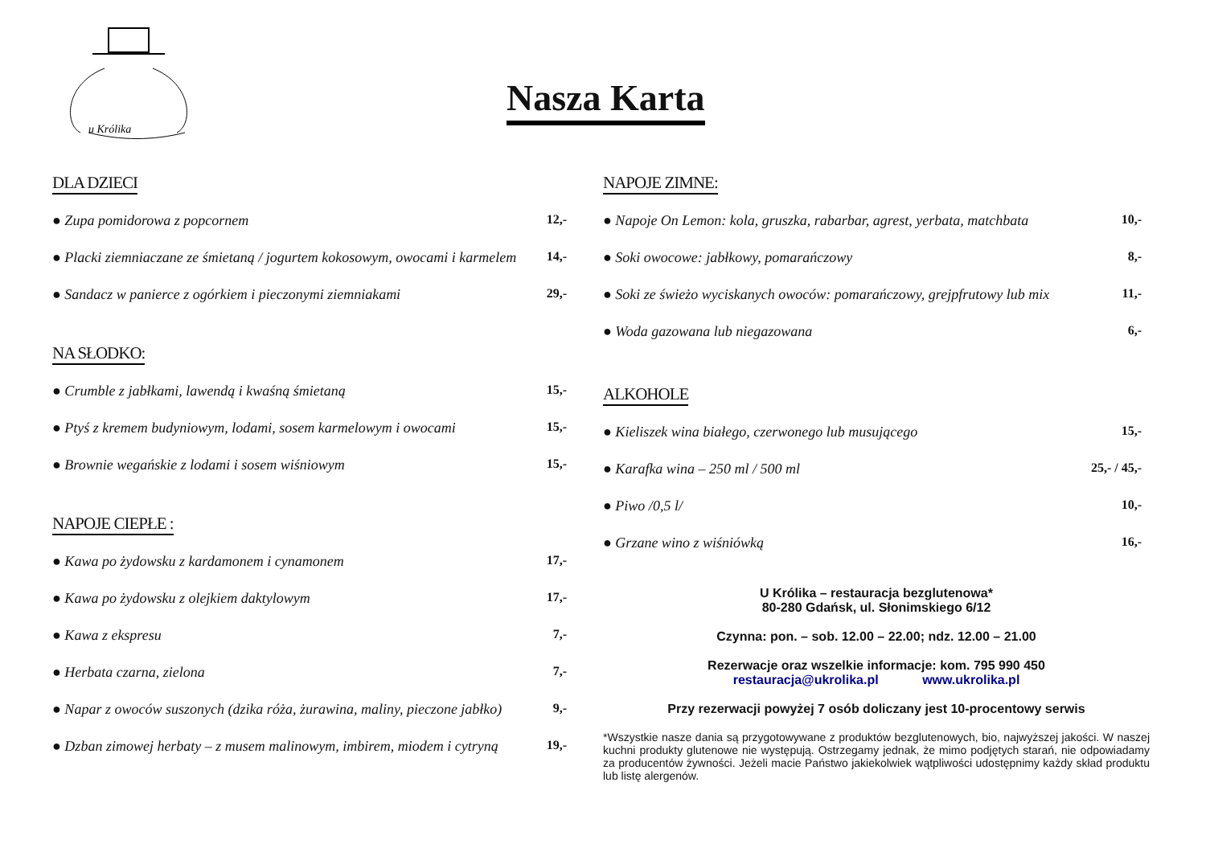u Królika
Nasza Karta
DLA DZIECI
● Zupa pomidorowa z popcornem 12,-
● Placki ziemniaczane ze śmietaną / jogurtem kokosowym, owocami i karmelem 14,-
● Sandacz w panierce z ogórkiem i pieczonymi ziemniakami 29,-
NA SŁODKO:
● Crumble z jabłkami, lawendą i kwaśną śmietaną 15,-
● Ptyś z kremem budyniowym, lodami, sosem karmelowym i owocami 15,-
● Brownie wegańskie z lodami i sosem wiśniowym 15,-
NAPOJE CIEPŁE :
● Kawa po żydowsku z kardamonem i cynamonem 17,-
● Kawa po żydowsku z olejkiem daktylowym 17,-
● Kawa z ekspresu 7,-
● Herbata czarna, zielona 7,-
● Napar z owoców suszonych (dzika róża, żurawina, maliny, pieczone jabłko) 9,-
● Dzban zimowej herbaty – z musem malinowym, imbirem, miodem i cytryną 19,-
NAPOJE ZIMNE:
● Napoje On Lemon: kola, gruszka, rabarbar, agrest, yerbata, matchbata 10,-
● Soki owocowe: jabłkowy, pomarańczowy 8,-
● Soki ze świeżo wyciskanych owoców: pomarańczowy, grejpfrutowy lub mix 11,-
● Woda gazowana lub niegazowana 6,-
ALKOHOLE
● Kieliszek wina białego, czerwonego lub musującego 15,-
● Karafka wina – 250 ml / 500 ml 25,- / 45,-
● Piwo /0,5 l/ 10,-
● Grzane wino z wiśniówką 16,-
U Królika – restauracja bezglutenowa*
80-280 Gdańsk, ul. Słonimskiego 6/12
Czynna: pon. – sob. 12.00 – 22.00; ndz. 12.00 – 21.00
Rezerwacje oraz wszelkie informacje: kom. 795 990 450
restauracja@ukrolika.pl www.ukrolika.pl
Przy rezerwacji powyżej 7 osób doliczany jest 10-procentowy serwis
*Wszystkie nasze dania są przygotowywane z produktów bezglutenowych, bio, najwyższej jakości. W naszej kuchni produkty glutenowe nie występują. Ostrzegamy jednak, że mimo podjętych starań, nie odpowiadamy za producentów żywności. Jeżeli macie Państwo jakiekolwiek wątpliwości udostępnimy każdy skład produktu lub listę alergenów.